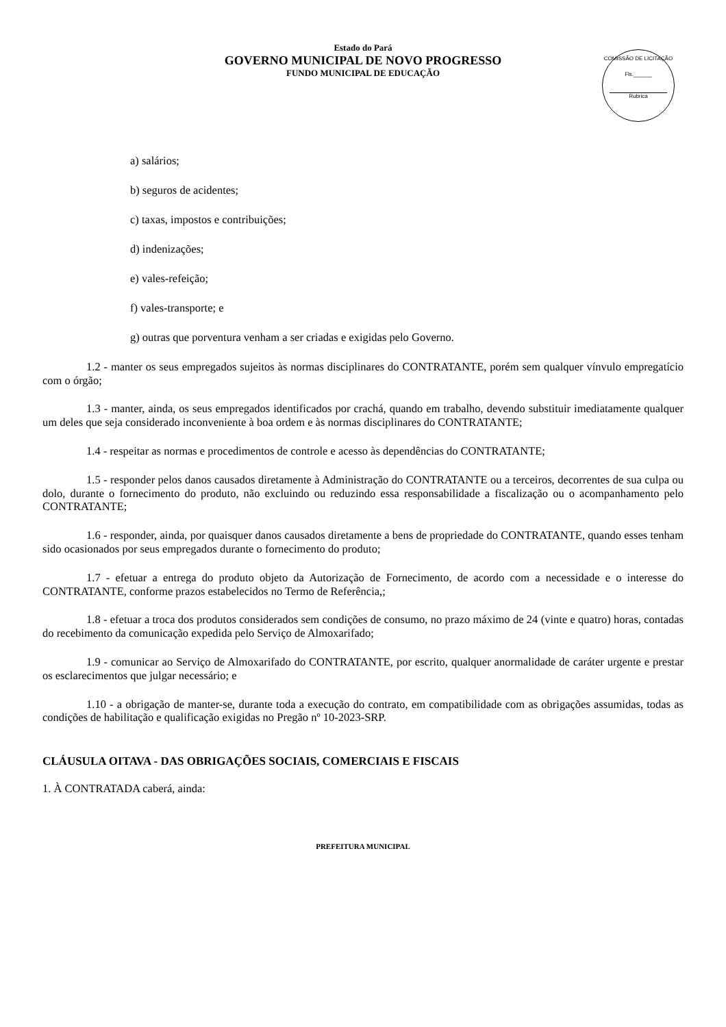COMISSÃO DE LICITAÇÃO
Fls.______
Rubrica
Estado do Pará
GOVERNO MUNICIPAL DE NOVO PROGRESSO
FUNDO MUNICIPAL DE EDUCAÇÃO
a) salários;
b) seguros de acidentes;
c) taxas, impostos e contribuições;
d) indenizações;
e) vales-refeição;
f) vales-transporte; e
g) outras que porventura venham a ser criadas e exigidas pelo Governo.
1.2 - manter os seus empregados sujeitos às normas disciplinares do CONTRATANTE, porém sem qualquer vínvulo empregatício com o órgão;
1.3 - manter, ainda, os seus empregados identificados por crachá, quando em trabalho, devendo substituir imediatamente qualquer um deles que seja considerado inconveniente à boa ordem e às normas disciplinares do CONTRATANTE;
1.4 - respeitar as normas e procedimentos de controle e acesso às dependências do CONTRATANTE;
1.5 - responder pelos danos causados diretamente à Administração do CONTRATANTE ou a terceiros, decorrentes de sua culpa ou dolo, durante o fornecimento do produto, não excluindo ou reduzindo essa responsabilidade a fiscalização ou o acompanhamento pelo CONTRATANTE;
1.6 - responder, ainda, por quaisquer danos causados diretamente a bens de propriedade do CONTRATANTE, quando esses tenham sido ocasionados por seus empregados durante o fornecimento do produto;
1.7 - efetuar a entrega do produto objeto da Autorização de Fornecimento, de acordo com a necessidade e o interesse do CONTRATANTE, conforme prazos estabelecidos no Termo de Referência,;
1.8 - efetuar a troca dos produtos considerados sem condições de consumo, no prazo máximo de 24 (vinte e quatro) horas, contadas do recebimento da comunicação expedida pelo Serviço de Almoxarifado;
1.9 - comunicar ao Serviço de Almoxarifado do CONTRATANTE, por escrito, qualquer anormalidade de caráter urgente e prestar os esclarecimentos que julgar necessário; e
1.10 - a obrigação de manter-se, durante toda a execução do contrato, em compatibilidade com as obrigações assumidas, todas as condições de habilitação e qualificação exigidas no Pregão nº 10-2023-SRP.
CLÁUSULA OITAVA - DAS OBRIGAÇÕES SOCIAIS, COMERCIAIS E FISCAIS
1. À CONTRATADA caberá, ainda:
PREFEITURA MUNICIPAL